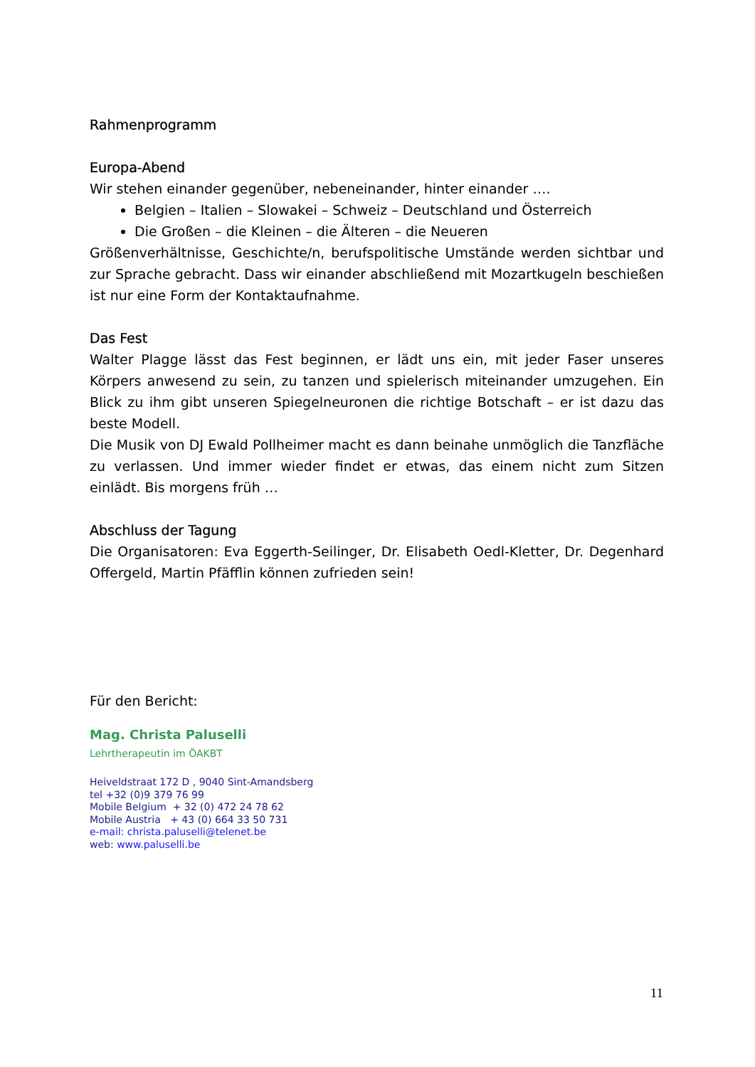Rahmenprogramm
Europa-Abend
Wir stehen einander gegenüber, nebeneinander, hinter einander ….
Belgien – Italien – Slowakei – Schweiz – Deutschland und Österreich
Die Großen – die Kleinen – die Älteren – die Neueren
Größenverhältnisse, Geschichte/n, berufspolitische Umstände werden sichtbar und zur Sprache gebracht. Dass wir einander abschließend mit Mozartkugeln beschießen ist nur eine Form der Kontaktaufnahme.
Das Fest
Walter Plagge lässt das Fest beginnen, er lädt uns ein, mit jeder Faser unseres Körpers anwesend zu sein, zu tanzen und spielerisch miteinander umzugehen. Ein Blick zu ihm gibt unseren Spiegelneuronen die richtige Botschaft – er ist dazu das beste Modell.
Die Musik von DJ Ewald Pollheimer macht es dann beinahe unmöglich die Tanzfläche zu verlassen. Und immer wieder findet er etwas, das einem nicht zum Sitzen einlädt. Bis morgens früh …
Abschluss der Tagung
Die Organisatoren: Eva Eggerth-Seilinger, Dr. Elisabeth Oedl-Kletter, Dr. Degenhard Offergeld, Martin Pfäfflin können zufrieden sein!
Für den Bericht:
Mag. Christa Paluselli
Lehrtherapeutin im ÖAKBT
Heiveldstraat 172 D , 9040 Sint-Amandsberg
tel +32 (0)9 379 76 99
Mobile Belgium + 32 (0) 472 24 78 62
Mobile Austria + 43 (0) 664 33 50 731
e-mail: christa.paluselli@telenet.be
web: www.paluselli.be
11